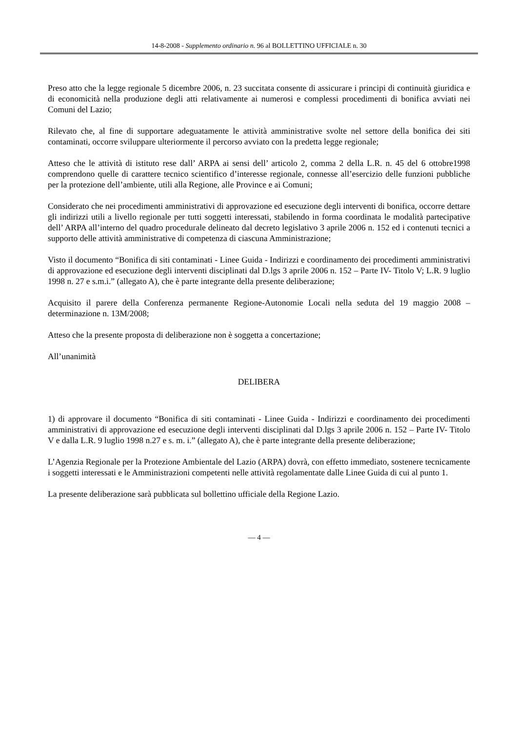14-8-2008 - Supplemento ordinario n. 96 al BOLLETTINO UFFICIALE n. 30
Preso atto che la legge regionale 5 dicembre 2006, n. 23 succitata consente di assicurare i principi di continuità giuridica e di economicità nella produzione degli atti relativamente ai numerosi e complessi procedimenti di bonifica avviati nei Comuni del Lazio;
Rilevato che, al fine di supportare adeguatamente le attività amministrative svolte nel settore della bonifica dei siti contaminati, occorre sviluppare ulteriormente il percorso avviato con la predetta legge regionale;
Atteso che le attività di istituto rese dall’ ARPA ai sensi dell’ articolo 2, comma 2 della L.R. n. 45 del 6 ottobre1998 comprendono quelle di carattere tecnico scientifico d’interesse regionale, connesse all’esercizio delle funzioni pubbliche per la protezione dell’ambiente, utili alla Regione, alle Province e ai Comuni;
Considerato che nei procedimenti amministrativi di approvazione ed esecuzione degli interventi di bonifica, occorre dettare gli indirizzi utili a livello regionale per tutti soggetti interessati, stabilendo in forma coordinata le modalità partecipative dell’ ARPA all’interno del quadro procedurale delineato dal decreto legislativo 3 aprile 2006 n. 152 ed i contenuti tecnici a supporto delle attività amministrative di competenza di ciascuna Amministrazione;
Visto il documento “Bonifica di siti contaminati - Linee Guida - Indirizzi e coordinamento dei procedimenti amministrativi di approvazione ed esecuzione degli interventi disciplinati dal D.lgs 3 aprile 2006 n. 152 – Parte IV- Titolo V; L.R. 9 luglio 1998 n. 27 e s.m.i.” (allegato A), che è parte integrante della presente deliberazione;
Acquisito il parere della Conferenza permanente Regione-Autonomie Locali nella seduta del 19 maggio 2008 – determinazione n. 13M/2008;
Atteso che la presente proposta di deliberazione non è soggetta a concertazione;
All’unanimità
DELIBERA
1) di approvare il documento “Bonifica di siti contaminati - Linee Guida - Indirizzi e coordinamento dei procedimenti amministrativi di approvazione ed esecuzione degli interventi disciplinati dal D.lgs 3 aprile 2006 n. 152 – Parte IV- Titolo V e dalla L.R. 9 luglio 1998 n.27 e s. m. i.” (allegato A), che è parte integrante della presente deliberazione;
L’Agenzia Regionale per la Protezione Ambientale del Lazio (ARPA) dovrà, con effetto immediato, sostenere tecnicamente i soggetti interessati e le Amministrazioni competenti nelle attività regolamentate dalle Linee Guida di cui al punto 1.
La presente deliberazione sarà pubblicata sul bollettino ufficiale della Regione Lazio.
— 4 —